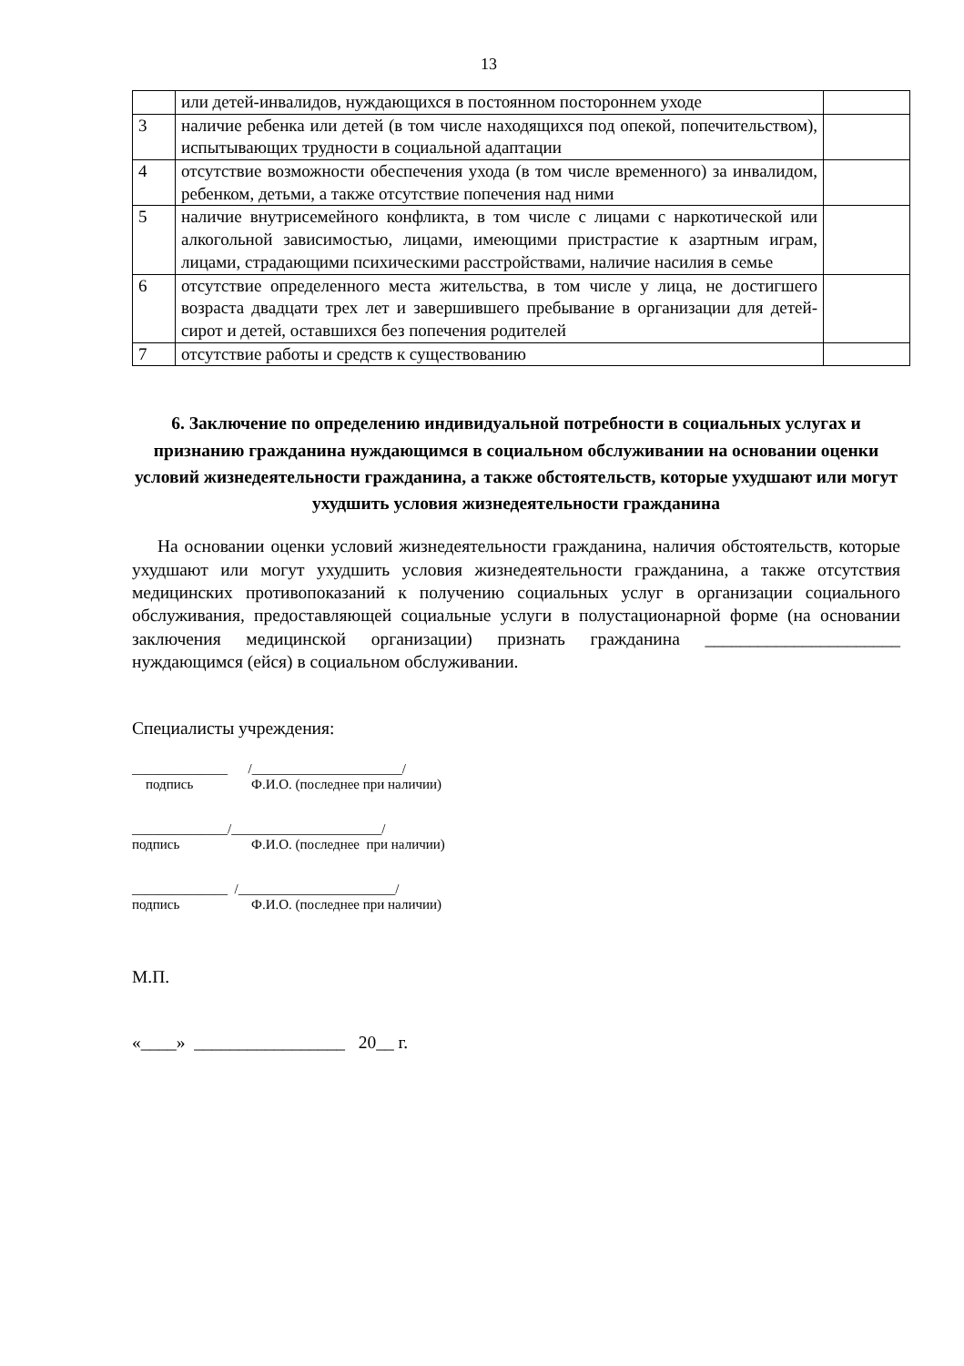13
| | или детей-инвалидов, нуждающихся в постоянном постороннем уходе | |
| 3 | наличие ребенка или детей (в том числе находящихся под опекой, попечительством), испытывающих трудности в социальной адаптации | |
| 4 | отсутствие возможности обеспечения ухода (в том числе временного) за инвалидом, ребенком, детьми, а также отсутствие попечения над ними | |
| 5 | наличие внутрисемейного конфликта, в том числе с лицами с наркотической или алкогольной зависимостью, лицами, имеющими пристрастие к азартным играм, лицами, страдающими психическими расстройствами, наличие насилия в семье | |
| 6 | отсутствие определенного места жительства, в том числе у лица, не достигшего возраста двадцати трех лет и завершившего пребывание в организации для детей-сирот и детей, оставшихся без попечения родителей | |
| 7 | отсутствие работы и средств к существованию | |
6. Заключение по определению индивидуальной потребности в социальных услугах и признанию гражданина нуждающимся в социальном обслуживании на основании оценки условий жизнедеятельности гражданина, а также обстоятельств, которые ухудшают или могут ухудшить условия жизнедеятельности гражданина
На основании оценки условий жизнедеятельности гражданина, наличия обстоятельств, которые ухудшают или могут ухудшить условия жизнедеятельности гражданина, а также отсутствия медицинских противопоказаний к получению социальных услуг в организации социального обслуживания, предоставляющей социальные услуги в полустационарной форме (на основании заключения медицинской организации) признать гражданина ______________________ нуждающимся (ейся) в социальном обслуживании.
Специалисты учреждения:
______________ /______________________/
подпись Ф.И.О. (последнее при наличии)
______________/______________________/
подпись Ф.И.О. (последнее при наличии)
______________ /_______________________/
подпись Ф.И.О. (последнее при наличии)
М.П.
«____» _________________ 20__ г.